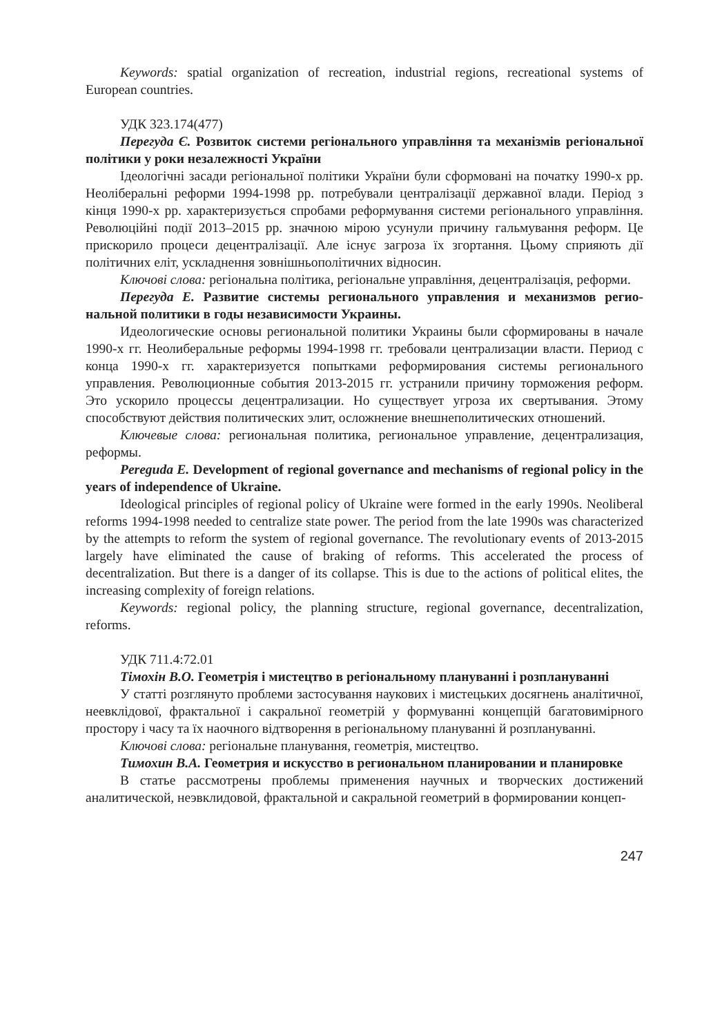Keywords: spatial organization of recreation, industrial regions, recreational systems of European countries.
УДК 323.174(477)
Перегуда Є. Розвиток системи регіонального управління та механізмів регіональної політики у роки незалежності України
Ідеологічні засади регіональної політики України були сформовані на початку 1990-х рр. Неоліберальні реформи 1994-1998 рр. потребували централізації державної влади. Період з кінця 1990-х рр. характеризується спробами реформування системи регіонального управління. Революційні події 2013–2015 рр. значною мірою усунули причину гальмування реформ. Це прискорило процеси децентралізації. Але існує загроза їх згортання. Цьому сприяють дії політичних еліт, ускладнення зовнішньополітичних відносин.
Ключові слова: регіональна політика, регіональне управління, децентралізація, реформи.
Перегуда Е. Развитие системы регионального управления и механизмов регио­нальной политики в годы независимости Украины.
Идеологические основы региональной политики Украины были сформированы в начале 1990-х гг. Неолиберальные реформы 1994-1998 гг. требовали централизации власти. Период с конца 1990-х гг. характеризуется попытками реформирования системы регионального управления. Революционные события 2013-2015 гг. устранили причину торможения реформ. Это ускорило процессы децентрализации. Но существует угроза их свертывания. Этому способствуют действия политических элит, осложнение внешнеполитических отношений.
Ключевые слова: региональная политика, региональное управление, децентрализация, реформы.
Peregudа E. Development of regional governance and mechanisms of regional policy in the years of independence of Ukraine.
Ideological principles of regional policy of Ukraine were formed in the early 1990s. Neoliberal reforms 1994-1998 needed to centralize state power. The period from the late 1990s was characterized by the attempts to reform the system of regional governance. The revolutionary events of 2013-2015 largely have eliminated the cause of braking of reforms. This accelerated the process of decentralization. But there is a danger of its collapse. This is due to the actions of political elites, the increasing complexity of foreign relations.
Keywords: regional policy, the planning structure, regional governance, decentralization, reforms.
УДК 711.4:72.01
Тімохін В.О. Геометрія і мистецтво в регіональному плануванні і розплануванні
У статті розглянуто проблеми застосування наукових і мистецьких досягнень аналітичної, неевклідової, фрактальної і сакральної геометрій у формуванні концепцій багатовимірного простору і часу та їх наочного відтворення в регіональному плануванні й розплануванні.
Ключові слова: регіональне планування, геометрія, мистецтво.
Тимохин В.А. Геометрия и искусство в региональном планировании и планировке
В статье рассмотрены проблемы применения научных и творческих достижений аналитической, неэвклидовой, фрактальной и сакральной геометрий в формировании концеп-
247